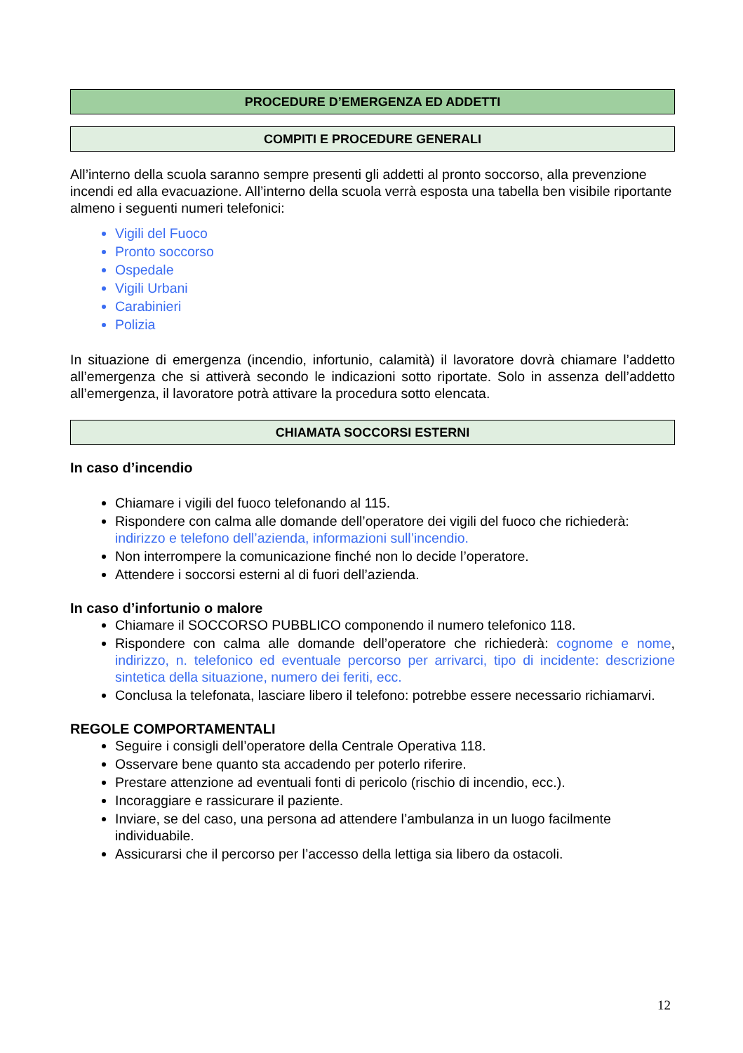PROCEDURE D’EMERGENZA ED ADDETTI
COMPITI E PROCEDURE GENERALI
All’interno della scuola saranno sempre presenti gli addetti al pronto soccorso, alla prevenzione incendi ed alla evacuazione. All’interno della scuola verrà esposta una tabella ben visibile riportante almeno i seguenti numeri telefonici:
Vigili del Fuoco
Pronto soccorso
Ospedale
Vigili Urbani
Carabinieri
Polizia
In situazione di emergenza (incendio, infortunio, calamità) il lavoratore dovrà chiamare l’addetto all’emergenza che si attiverà secondo le indicazioni sotto riportate. Solo in assenza dell’addetto all’emergenza, il lavoratore potrà attivare la procedura sotto elencata.
CHIAMATA SOCCORSI ESTERNI
In caso d’incendio
Chiamare i vigili del fuoco telefonando al 115.
Rispondere con calma alle domande dell’operatore dei vigili del fuoco che richiederà: indirizzo e telefono dell’azienda, informazioni sull’incendio.
Non interrompere la comunicazione finché non lo decide l’operatore.
Attendere i soccorsi esterni al di fuori dell’azienda.
In caso d’infortunio o malore
Chiamare il SOCCORSO PUBBLICO componendo il numero telefonico 118.
Rispondere con calma alle domande dell’operatore che richiederà: cognome e nome, indirizzo, n. telefonico ed eventuale percorso per arrivarci, tipo di incidente: descrizione sintetica della situazione, numero dei feriti, ecc.
Conclusa la telefonata, lasciare libero il telefono: potrebbe essere necessario richiamarvi.
REGOLE COMPORTAMENTALI
Seguire i consigli dell’operatore della Centrale Operativa 118.
Osservare bene quanto sta accadendo per poterlo riferire.
Prestare attenzione ad eventuali fonti di pericolo (rischio di incendio, ecc.).
Incoraggiare e rassicurare il paziente.
Inviare, se del caso, una persona ad attendere l’ambulanza in un luogo facilmente individuabile.
Assicurarsi che il percorso per l’accesso della lettiga sia libero da ostacoli.
12